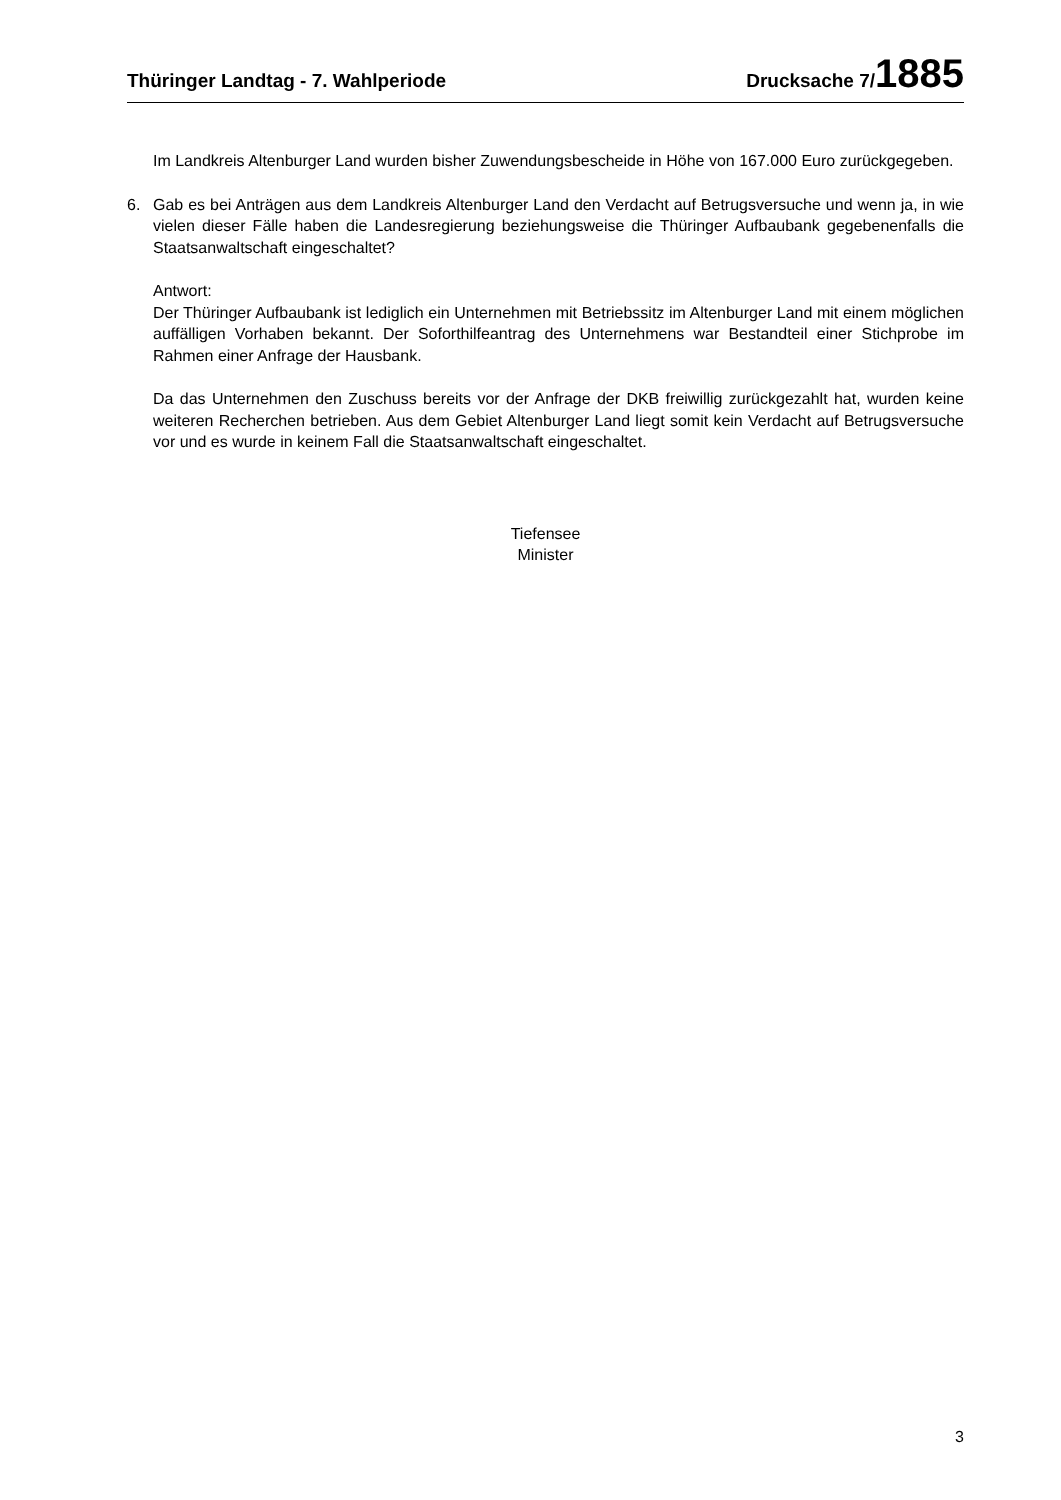Thüringer Landtag - 7. Wahlperiode Drucksache 7/1885
Im Landkreis Altenburger Land wurden bisher Zuwendungsbescheide in Höhe von 167.000 Euro zurückgegeben.
6. Gab es bei Anträgen aus dem Landkreis Altenburger Land den Verdacht auf Betrugsversuche und wenn ja, in wie vielen dieser Fälle haben die Landesregierung beziehungsweise die Thüringer Aufbaubank gegebenenfalls die Staatsanwaltschaft eingeschaltet?
Antwort:
Der Thüringer Aufbaubank ist lediglich ein Unternehmen mit Betriebssitz im Altenburger Land mit einem möglichen auffälligen Vorhaben bekannt. Der Soforthilfeantrag des Unternehmens war Bestandteil einer Stichprobe im Rahmen einer Anfrage der Hausbank.
Da das Unternehmen den Zuschuss bereits vor der Anfrage der DKB freiwillig zurückgezahlt hat, wurden keine weiteren Recherchen betrieben. Aus dem Gebiet Altenburger Land liegt somit kein Verdacht auf Betrugsversuche vor und es wurde in keinem Fall die Staatsanwaltschaft eingeschaltet.
Tiefensee
Minister
3